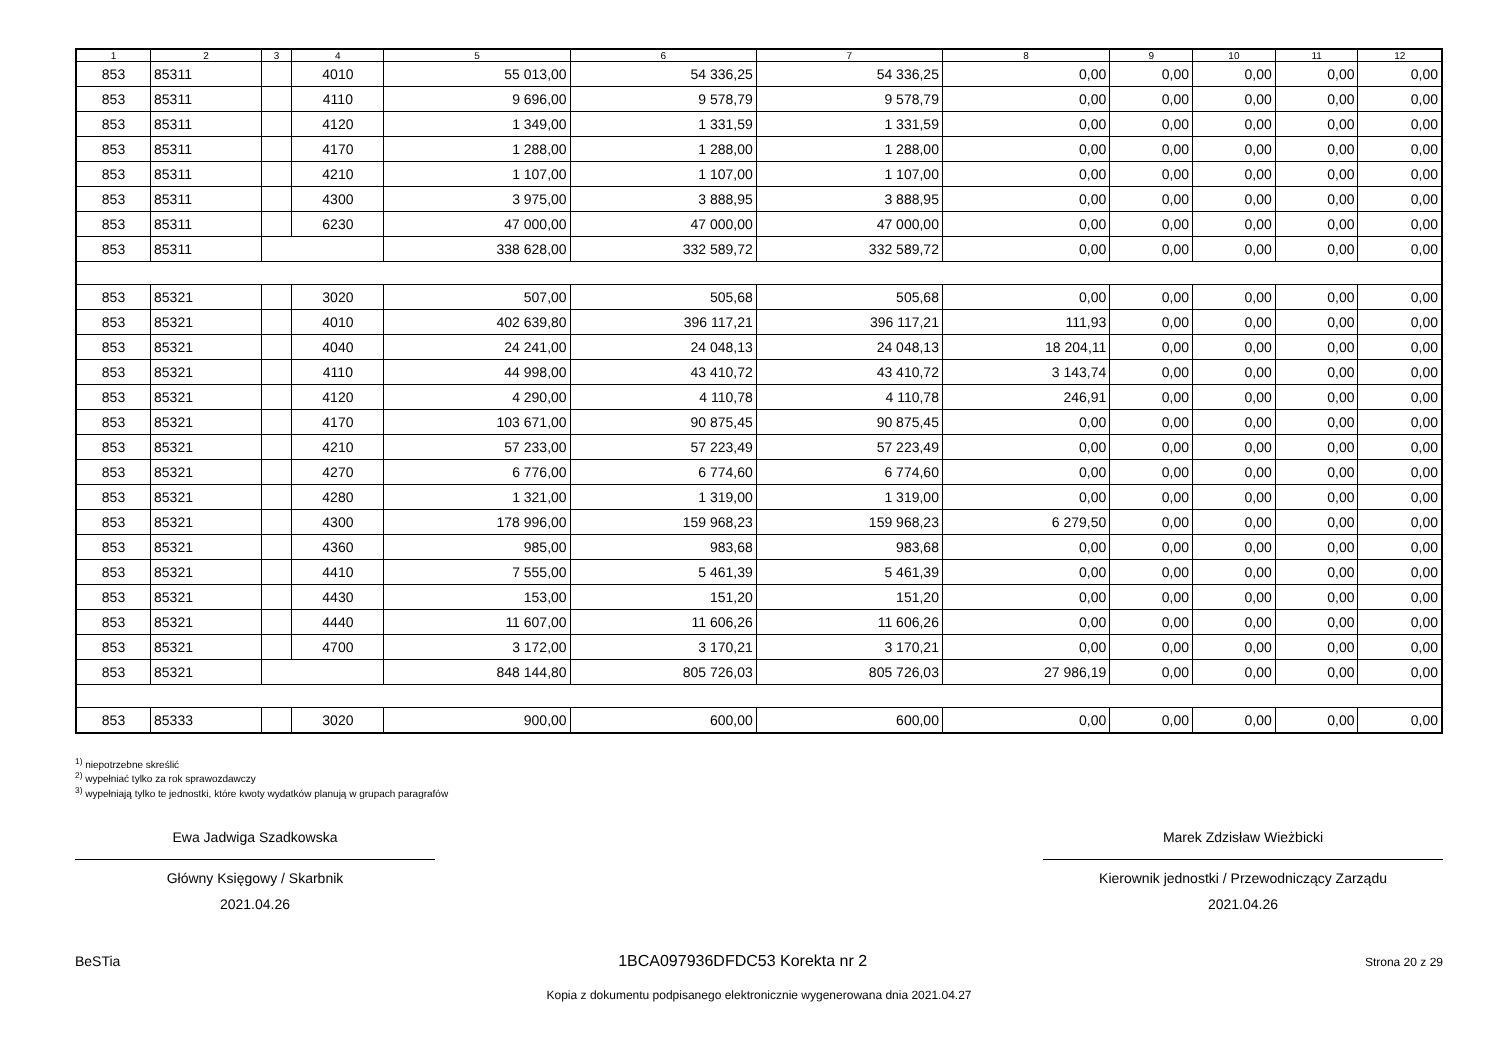| 1 | 2 | 3 | 4 | 5 | 6 | 7 | 8 | 9 | 10 | 11 | 12 |
| --- | --- | --- | --- | --- | --- | --- | --- | --- | --- | --- | --- |
| 853 | 85311 | | 4010 | 55 013,00 | 54 336,25 | 54 336,25 | 0,00 | 0,00 | 0,00 | 0,00 | 0,00 |
| 853 | 85311 | | 4110 | 9 696,00 | 9 578,79 | 9 578,79 | 0,00 | 0,00 | 0,00 | 0,00 | 0,00 |
| 853 | 85311 | | 4120 | 1 349,00 | 1 331,59 | 1 331,59 | 0,00 | 0,00 | 0,00 | 0,00 | 0,00 |
| 853 | 85311 | | 4170 | 1 288,00 | 1 288,00 | 1 288,00 | 0,00 | 0,00 | 0,00 | 0,00 | 0,00 |
| 853 | 85311 | | 4210 | 1 107,00 | 1 107,00 | 1 107,00 | 0,00 | 0,00 | 0,00 | 0,00 | 0,00 |
| 853 | 85311 | | 4300 | 3 975,00 | 3 888,95 | 3 888,95 | 0,00 | 0,00 | 0,00 | 0,00 | 0,00 |
| 853 | 85311 | | 6230 | 47 000,00 | 47 000,00 | 47 000,00 | 0,00 | 0,00 | 0,00 | 0,00 | 0,00 |
| 853 | 85311 | | | 338 628,00 | 332 589,72 | 332 589,72 | 0,00 | 0,00 | 0,00 | 0,00 | 0,00 |
| 853 | 85321 | | 3020 | 507,00 | 505,68 | 505,68 | 0,00 | 0,00 | 0,00 | 0,00 | 0,00 |
| 853 | 85321 | | 4010 | 402 639,80 | 396 117,21 | 396 117,21 | 111,93 | 0,00 | 0,00 | 0,00 | 0,00 |
| 853 | 85321 | | 4040 | 24 241,00 | 24 048,13 | 24 048,13 | 18 204,11 | 0,00 | 0,00 | 0,00 | 0,00 |
| 853 | 85321 | | 4110 | 44 998,00 | 43 410,72 | 43 410,72 | 3 143,74 | 0,00 | 0,00 | 0,00 | 0,00 |
| 853 | 85321 | | 4120 | 4 290,00 | 4 110,78 | 4 110,78 | 246,91 | 0,00 | 0,00 | 0,00 | 0,00 |
| 853 | 85321 | | 4170 | 103 671,00 | 90 875,45 | 90 875,45 | 0,00 | 0,00 | 0,00 | 0,00 | 0,00 |
| 853 | 85321 | | 4210 | 57 233,00 | 57 223,49 | 57 223,49 | 0,00 | 0,00 | 0,00 | 0,00 | 0,00 |
| 853 | 85321 | | 4270 | 6 776,00 | 6 774,60 | 6 774,60 | 0,00 | 0,00 | 0,00 | 0,00 | 0,00 |
| 853 | 85321 | | 4280 | 1 321,00 | 1 319,00 | 1 319,00 | 0,00 | 0,00 | 0,00 | 0,00 | 0,00 |
| 853 | 85321 | | 4300 | 178 996,00 | 159 968,23 | 159 968,23 | 6 279,50 | 0,00 | 0,00 | 0,00 | 0,00 |
| 853 | 85321 | | 4360 | 985,00 | 983,68 | 983,68 | 0,00 | 0,00 | 0,00 | 0,00 | 0,00 |
| 853 | 85321 | | 4410 | 7 555,00 | 5 461,39 | 5 461,39 | 0,00 | 0,00 | 0,00 | 0,00 | 0,00 |
| 853 | 85321 | | 4430 | 153,00 | 151,20 | 151,20 | 0,00 | 0,00 | 0,00 | 0,00 | 0,00 |
| 853 | 85321 | | 4440 | 11 607,00 | 11 606,26 | 11 606,26 | 0,00 | 0,00 | 0,00 | 0,00 | 0,00 |
| 853 | 85321 | | 4700 | 3 172,00 | 3 170,21 | 3 170,21 | 0,00 | 0,00 | 0,00 | 0,00 | 0,00 |
| 853 | 85321 | | | 848 144,80 | 805 726,03 | 805 726,03 | 27 986,19 | 0,00 | 0,00 | 0,00 | 0,00 |
| 853 | 85333 | | 3020 | 900,00 | 600,00 | 600,00 | 0,00 | 0,00 | 0,00 | 0,00 | 0,00 |
<sup>1)</sup> niepotrzebne skreślić
<sup>2)</sup> wypełniać tylko za rok sprawozdawczy
<sup>3)</sup> wypełniają tylko te jednostki, które kwoty wydatków planują w grupach paragrafów
Ewa Jadwiga Szadkowska
Główny Księgowy / Skarbnik
2021.04.26
Marek Zdzisław Wieżbicki
Kierownik jednostki / Przewodniczący Zarządu
2021.04.26
BeSTia 1BCA097936DFDC53 Korekta nr 2 Strona 20 z 29
Kopia z dokumentu podpisanego elektronicznie wygenerowana dnia 2021.04.27